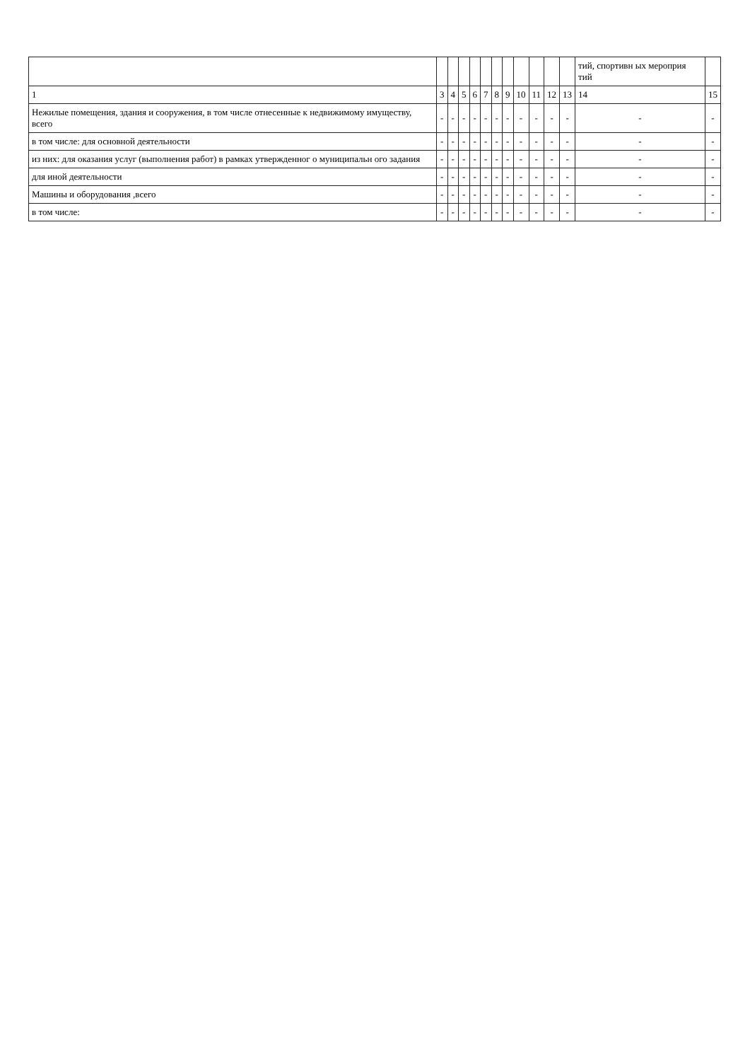| | | | | | | | | | | | | тий, спортивн ых мероприя тий | |
| --- | --- | --- | --- | --- | --- | --- | --- | --- | --- | --- | --- | --- | --- |
| 1 | 3 | 4 | 5 | 6 | 7 | 8 | 9 | 10 | 11 | 12 | 13 | 14 | 15 |
| Нежилые помещения, здания и сооружения, в том числе отнесенные к недвижимому имуществу, всего | - | - | - | - | - | - | - | - | - | - | - | - | - |
| в том числе: для основной деятельности | - | - | - | - | - | - | - | - | - | - | - | - | - |
| из них: для оказания услуг (выполнения работ) в рамках утвержденног о муниципальн ого задания | - | - | - | - | - | - | - | - | - | - | - | - | - |
| для иной деятельности | - | - | - | - | - | - | - | - | - | - | - | - | - |
| Машины и оборудования ,всего | - | - | - | - | - | - | - | - | - | - | - | - | - |
| в том числе: | - | - | - | - | - | - | - | - | - | - | - | - | - |